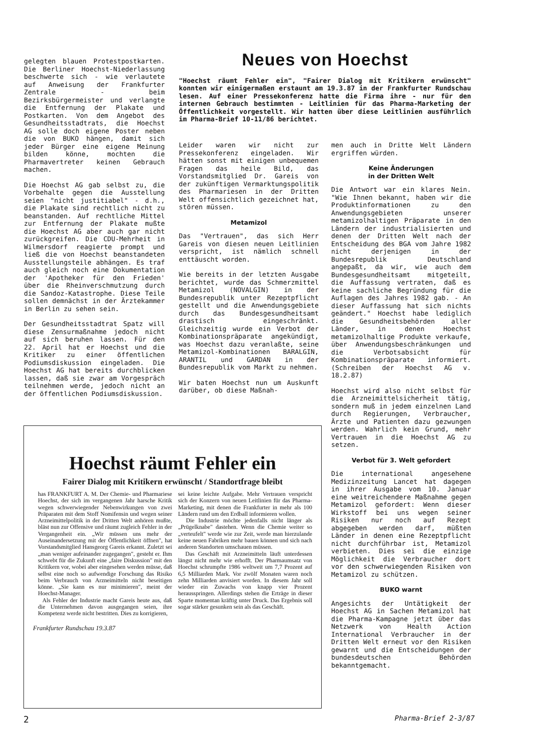gelegten blauen Protestpostkarten. Die Berliner Hoechst-Niederlassung beschwerte sich - wie verlautete auf Anweisung der Frankfurter Zentrale - beim Bezirksbürgermeister und verlangte die Entfernung der Plakate und Postkarten. Von dem Angebot des Gesundheitsstadtrats, die Hoechst AG solle doch eigene Poster neben die von BUKO hängen, damit sich jeder Bürger eine eigene Meinung bilden könne, mochten die Pharmavertreter keinen Gebrauch machen.
Die Hoechst AG gab selbst zu, die Vorbehalte gegen die Ausstellung seien "nicht justitiabel" - d.h., die Plakate sind rechtlich nicht zu beanstanden. Auf rechtliche Mittel zur Entfernung der Plakate mußte die Hoechst AG aber auch gar nicht zurückgreifen. Die CDU-Mehrheit in Wilmersdorf reagierte prompt und ließ die von Hoechst beanstandeten Ausstellungsteile abhängen. Es traf auch gleich noch eine Dokumentation der 'Apotheker für den Frieden' über die Rheinverschmutzung durch die Sandoz-Katastrophe. Diese Teile sollen demnächst in der Ärztekammer in Berlin zu sehen sein.
Der Gesundheitsstadtrat Spatz will diese Zensurmaßnahme jedoch nicht auf sich beruhen lassen. Für den 22. April hat er Hoechst und die Kritiker zu einer öffentlichen Podiumsdiskussion eingeladen. Die Hoechst AG hat bereits durchblicken lassen, daß sie zwar am Vorgespräch teilnehmen werde, jedoch nicht an der öffentlichen Podiumsdiskussion.
Neues von Hoechst
"Hoechst räumt Fehler ein", "Fairer Dialog mit Kritikern erwünscht" konnten wir einigermaßen erstaunt am 19.3.87 in der Frankfurter Rundschau lesen. Auf einer Pressekonferenz hatte die Firma ihre - nur für den internen Gebrauch bestimmten - Leitlinien für das Pharma-Marketing der Öffentlichkeit vorgestellt. Wir hatten über diese Leitlinien ausführlich im Pharma-Brief 10-11/86 berichtet.
Leider waren wir nicht zur Pressekonferenz eingeladen. Wir hätten sonst mit einigen unbequemen Fragen das heile Bild, das Vorstandsmitglied Dr. Gareis von der zukünftigen Vermarktungspolitik des Pharmariesen in der Dritten Welt offensichtlich gezeichnet hat, stören müssen.
Metamizol
Das "Vertrauen", das sich Herr Gareis von diesen neuen Leitlinien verspricht, ist nämlich schnell enttäuscht worden.
Wie bereits in der letzten Ausgabe berichtet, wurde das Schmerzmittel Metamizol (NOVALGIN) in der Bundesrepublik unter Rezeptpflicht gestellt und die Anwendungsgebiete durch das Bundesgesundheitsamt drastisch eingeschränkt. Gleichzeitig wurde ein Verbot der Kombinationspräparate angekündigt, was Hoechst dazu veranlaßte, seine Metamizol-Kombinationen BARALGIN, ARANTIL und GARDAN in der Bundesrepublik vom Markt zu nehmen.
Wir baten Hoechst nun um Auskunft darüber, ob diese Maßnah-
men auch in Dritte Welt Ländern ergriffen würden.
Keine Änderungen
in der Dritten Welt
Die Antwort war ein klares Nein. "Wie Ihnen bekannt, haben wir die Produktinformationen zu den Anwendungsgebieten unserer metamizolhaltigen Präparate in den Ländern der industrialisierten und denen der Dritten Welt nach der Entscheidung des BGA vom Jahre 1982 nicht derjenigen in der Bundesrepublik Deutschland angepaßt, da wir, wie auch dem Bundesgesundheitsamt mitgeteilt, die Auffassung vertraten, daß es keine sachliche Begründung für die Auflagen des Jahres 1982 gab. - An dieser Auffassung hat sich nichts geändert." Hoechst habe lediglich die Gesundheitsbehörden aller Länder, in denen Hoechst metamizolhaltige Produkte verkaufe, über Anwendungsbeschränkungen und die Verbotsabsicht für Kombinationspräparate informiert. (Schreiben der Hoechst AG v. 18.2.87)
Hoechst wird also nicht selbst für die Arzneimittelsicherheit tätig, sondern muß in jedem einzelnen Land durch Regierungen, Verbraucher, Ärzte und Patienten dazu gezwungen werden. Wahrlich kein Grund, mehr Vertrauen in die Hoechst AG zu setzen.
Verbot für 3. Welt gefordert
Die international angesehene Medizinzeitung Lancet hat dagegen in ihrer Ausgabe vom 10. Januar eine weitreichendere Maßnahme gegen Metamizol gefordert: Wenn dieser Wirkstoff bei uns wegen seiner Risiken nur noch auf Rezept abgegeben werden darf, müßten Länder in denen eine Rezeptpflicht nicht durchführbar ist, Metamizol verbieten. Dies sei die einzige Möglichkeit die Verbraucher dort vor den schwerwiegenden Risiken von Metamizol zu schützen.
BUKO warnt
Angesichts der Untätigkeit der Hoechst AG in Sachen Metamizol hat die Pharma-Kampagne jetzt über das Netzwerk von Health Action International Verbraucher in der Dritten Welt erneut vor den Risiken gewarnt und die Entscheidungen der bundesdeutschen Behörden bekanntgemacht.
Hoechst räumt Fehler ein
Fairer Dialog mit Kritikern erwünscht / Standortfrage bleibt
has FRANKFURT A. M. Der Chemie- und Pharmariese Hoechst, der sich im vergangenen Jahr harsche Kritik wegen schwerwiegender Nebenwirkungen von zwei Präparaten mit dem Stoff Nomifensin und wegen seiner Arzneimittelpolitik in der Dritten Welt anhören mußte, bläst nun zur Offensive und räumt zugleich Fehler in der Vergangenheit ein. „Wir müssen uns mehr der Auseinandersetzung mit der Öffentlichkeit öffnen", hat Vorstandsmitglied Hansgeorg Gareis erkannt. Zuletzt sei „man weniger aufeinander zugegangen", gesteht er. Ihm schwebt für die Zukunft eine „faire Diskussion" mit den Kritikern vor, wobei aber eingesehen werden müsse, daß selbst eine noch so aufwendige Forschung das Risiko beim Verbrauch von Arzneimitteln nicht beseitigen könne. „Sie kann es nur minimieren", meint der Hoechst-Manager.
Als Fehler der Industrie macht Gareis heute aus, daß die Unternehmen davon ausgegangen seien, ihre Kompetenz werde nicht bestritten. Dies zu korrigieren,
sei keine leichte Aufgabe. Mehr Vertrauen verspricht sich der Konzern von neuen Leitlinien für das Pharma-Marketing, mit denen die Frankfurter in mehr als 100 Ländern rund um den Erdball informieren wollen.
Die Industrie möchte jedenfalls nicht länger als „Prügelknabe" dastehen. Wenn die Chemie weiter so „verteufelt" werde wie zur Zeit, werde man hierzulande keine neuen Fabriken mehr bauen können und sich nach anderen Standorten umschauen müssen.
Das Geschäft mit Arzneimitteln läuft unterdessen längst nicht mehr wie erhofft. Der Pharmaumsatz von Hoechst schrumpfte 1986 weltweit um 7,7 Prozent auf 6,5 Milliarden Mark. Vor zwölf Monaten waren noch zehn Milliarden anvisiert worden. In diesem Jahr soll wieder ein Zuwachs von knapp vier Prozent herausspringen. Allerdings stehen die Erträge in dieser Sparte momentan kräftig unter Druck. Das Ergebnis soll sogar stärker gesunken sein als das Geschäft.
Frankfurter Rundschau 19.3.87
2 Pharma-Brief 2-3/87